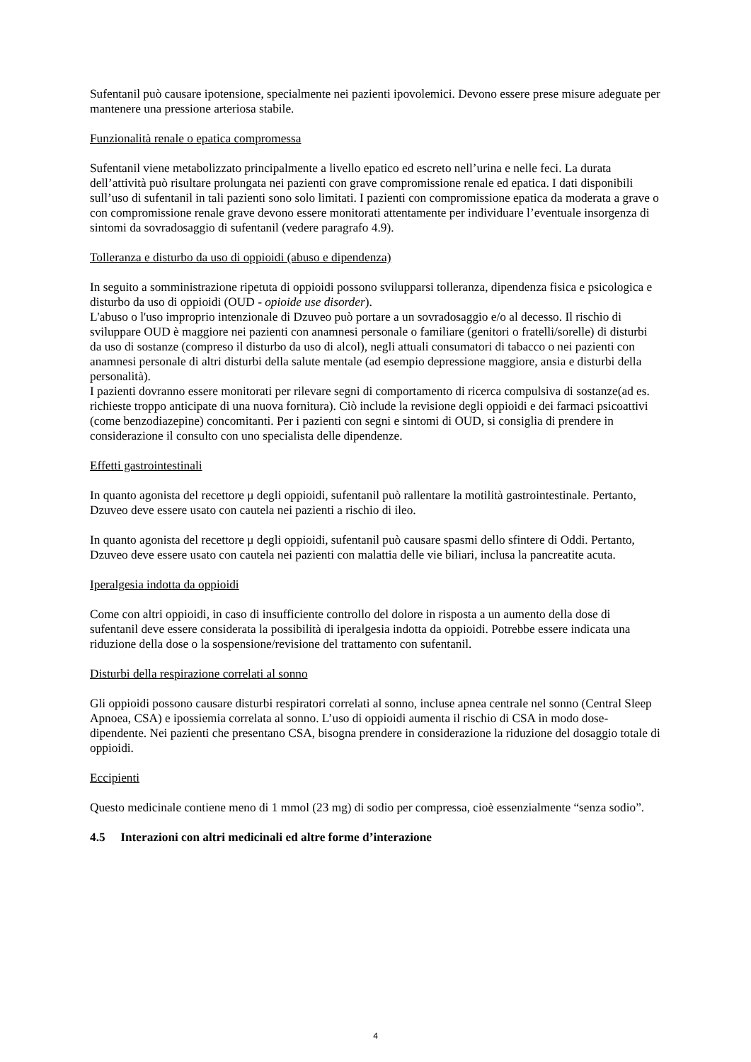Sufentanil può causare ipotensione, specialmente nei pazienti ipovolemici. Devono essere prese misure adeguate per mantenere una pressione arteriosa stabile.
Funzionalità renale o epatica compromessa
Sufentanil viene metabolizzato principalmente a livello epatico ed escreto nell’urina e nelle feci. La durata dell’attività può risultare prolungata nei pazienti con grave compromissione renale ed epatica. I dati disponibili sull’uso di sufentanil in tali pazienti sono solo limitati. I pazienti con compromissione epatica da moderata a grave o con compromissione renale grave devono essere monitorati attentamente per individuare l’eventuale insorgenza di sintomi da sovradosaggio di sufentanil (vedere paragrafo 4.9).
Tolleranza e disturbo da uso di oppioidi (abuso e dipendenza)
In seguito a somministrazione ripetuta di oppioidi possono svilupparsi tolleranza, dipendenza fisica e psicologica e disturbo da uso di oppioidi (OUD - opioide use disorder).
L'abuso o l'uso improprio intenzionale di Dzuveo può portare a un sovradosaggio e/o al decesso. Il rischio di sviluppare OUD è maggiore nei pazienti con anamnesi personale o familiare (genitori o fratelli/sorelle) di disturbi da uso di sostanze (compreso il disturbo da uso di alcol), negli attuali consumatori di tabacco o nei pazienti con anamnesi personale di altri disturbi della salute mentale (ad esempio depressione maggiore, ansia e disturbi della personalità).
I pazienti dovranno essere monitorati per rilevare segni di comportamento di ricerca compulsiva di sostanze(ad es. richieste troppo anticipate di una nuova fornitura). Ciò include la revisione degli oppioidi e dei farmaci psicoattivi (come benzodiazepine) concomitanti. Per i pazienti con segni e sintomi di OUD, si consiglia di prendere in considerazione il consulto con uno specialista delle dipendenze.
Effetti gastrointestinali
In quanto agonista del recettore μ degli oppioidi, sufentanil può rallentare la motilità gastrointestinale. Pertanto, Dzuveo deve essere usato con cautela nei pazienti a rischio di ileo.
In quanto agonista del recettore μ degli oppioidi, sufentanil può causare spasmi dello sfintere di Oddi. Pertanto, Dzuveo deve essere usato con cautela nei pazienti con malattia delle vie biliari, inclusa la pancreatite acuta.
Iperalgesia indotta da oppioidi
Come con altri oppioidi, in caso di insufficiente controllo del dolore in risposta a un aumento della dose di sufentanil deve essere considerata la possibilità di iperalgesia indotta da oppioidi. Potrebbe essere indicata una riduzione della dose o la sospensione/revisione del trattamento con sufentanil.
Disturbi della respirazione correlati al sonno
Gli oppioidi possono causare disturbi respiratori correlati al sonno, incluse apnea centrale nel sonno (Central Sleep Apnoea, CSA) e ipossiemia correlata al sonno. L’uso di oppioidi aumenta il rischio di CSA in modo dose-dipendente. Nei pazienti che presentano CSA, bisogna prendere in considerazione la riduzione del dosaggio totale di oppioidi.
Eccipienti
Questo medicinale contiene meno di 1 mmol (23 mg) di sodio per compressa, cioè essenzialmente “senza sodio”.
4.5 Interazioni con altri medicinali ed altre forme d’interazione
4